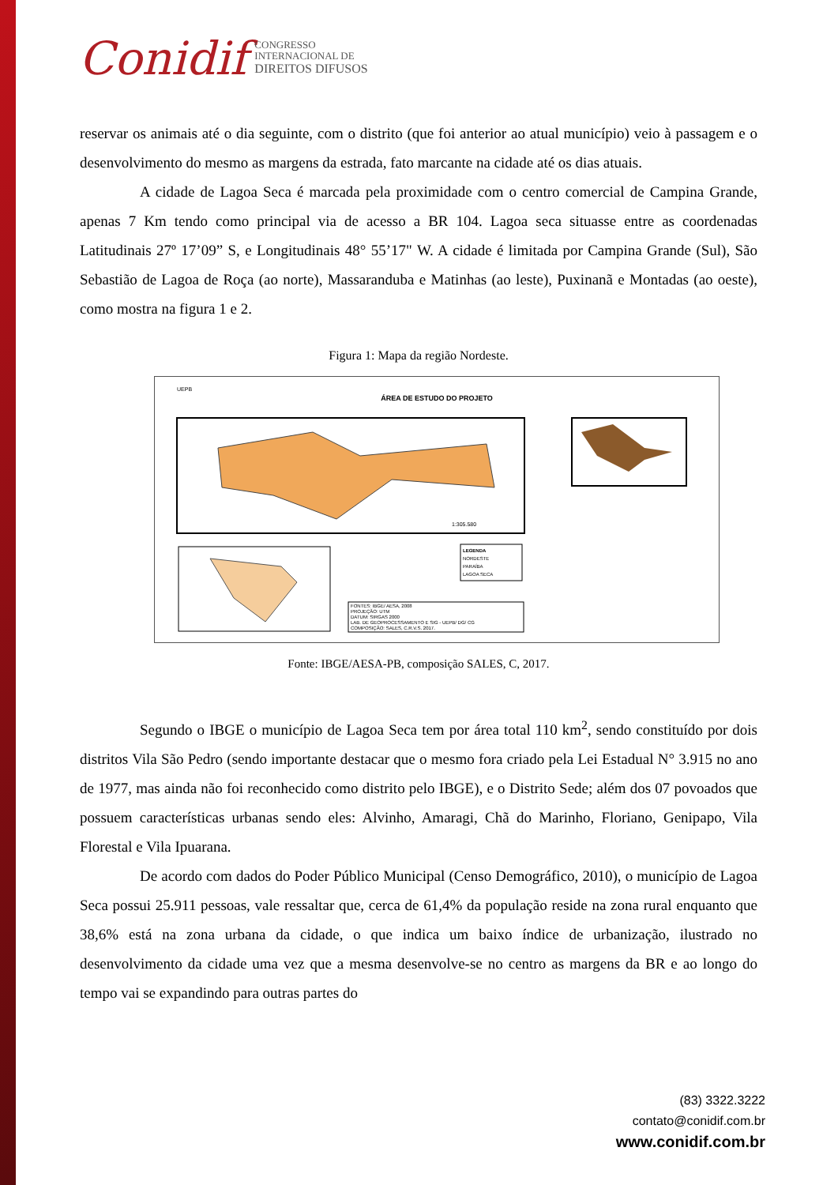Conidif CONGRESSO
INTERNACIONAL DE
DIREITOS DIFUSOS
reservar os animais até o dia seguinte, com o distrito (que foi anterior ao atual município) veio à passagem e o desenvolvimento do mesmo as margens da estrada, fato marcante na cidade até os dias atuais.
A cidade de Lagoa Seca é marcada pela proximidade com o centro comercial de Campina Grande, apenas 7 Km tendo como principal via de acesso a BR 104. Lagoa seca situasse entre as coordenadas Latitudinais 27º 17’09” S, e Longitudinais 48° 55’17" W. A cidade é limitada por Campina Grande (Sul), São Sebastião de Lagoa de Roça (ao norte), Massaranduba e Matinhas (ao leste), Puxinanã e Montadas (ao oeste), como mostra na figura 1 e 2.
Figura 1: Mapa da região Nordeste.
ÁREA DE ESTUDO DO PROJETO
UEPB
1:305.580
LEGENDA
NORDESTE
PARAÍBA
LAGOA SECA
FONTES: IBGE/ AESA, 2008
PROJEÇÃO: UTM
DATUM: SIRGAS 2000
LAB. DE GEOPROCESSAMENTO E SIG - UEPB/ DG/ CG
COMPOSIÇÃO: SALES, C.R.V.S. 2017.
Fonte: IBGE/AESA-PB, composição SALES, C, 2017.
Segundo o IBGE o município de Lagoa Seca tem por área total 110 km<sup>2</sup>, sendo constituído por dois distritos Vila São Pedro (sendo importante destacar que o mesmo fora criado pela Lei Estadual N° 3.915 no ano de 1977, mas ainda não foi reconhecido como distrito pelo IBGE), e o Distrito Sede; além dos 07 povoados que possuem características urbanas sendo eles: Alvinho, Amaragi, Chã do Marinho, Floriano, Genipapo, Vila Florestal e Vila Ipuarana.
De acordo com dados do Poder Público Municipal (Censo Demográfico, 2010), o município de Lagoa Seca possui 25.911 pessoas, vale ressaltar que, cerca de 61,4% da população reside na zona rural enquanto que 38,6% está na zona urbana da cidade, o que indica um baixo índice de urbanização, ilustrado no desenvolvimento da cidade uma vez que a mesma desenvolve-se no centro as margens da BR e ao longo do tempo vai se expandindo para outras partes do
(83) 3322.3222
contato@conidif.com.br
www.conidif.com.br